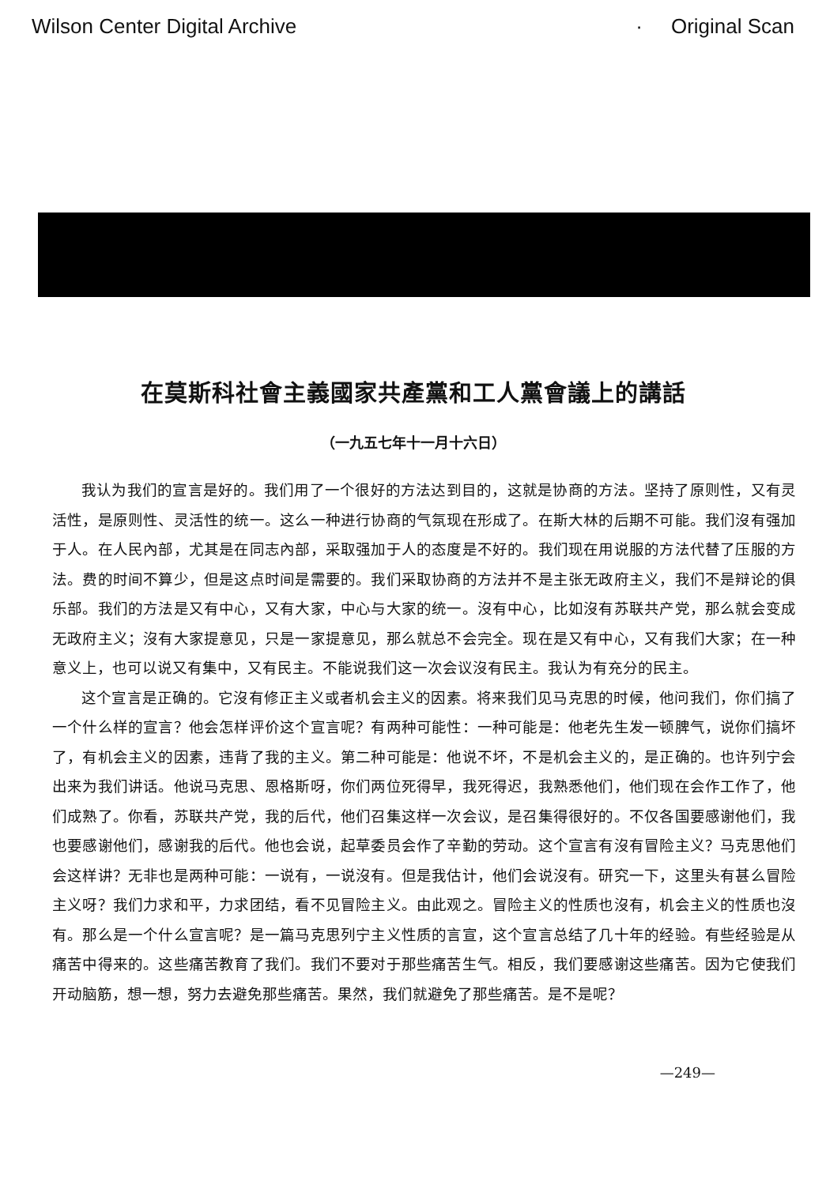Wilson Center Digital Archive · Original Scan
在莫斯科社會主義國家共產黨和工人黨會議上的講話
（一九五七年十一月十六日）
我认为我们的宣言是好的。我们用了一个很好的方法达到目的，这就是协商的方法。坚持了原则性，又有灵活性，是原则性、灵活性的统一。这么一种进行协商的气氛现在形成了。在斯大林的后期不可能。我们沒有强加于人。在人民內部，尤其是在同志內部，采取强加于人的态度是不好的。我们现在用说服的方法代替了压服的方法。费的时间不算少，但是这点时间是需要的。我们采取协商的方法并不是主张无政府主义，我们不是辩论的俱乐部。我们的方法是又有中心，又有大家，中心与大家的统一。沒有中心，比如沒有苏联共产党，那么就会变成无政府主义；沒有大家提意见，只是一家提意见，那么就总不会完全。现在是又有中心，又有我们大家；在一种意义上，也可以说又有集中，又有民主。不能说我们这一次会议沒有民主。我认为有充分的民主。
这个宣言是正确的。它沒有修正主义或者机会主义的因素。将来我们见马克思的时候，他问我们，你们搞了一个什么样的宣言？他会怎样评价这个宣言呢？有两种可能性：一种可能是：他老先生发一顿脾气，说你们搞坏了，有机会主义的因素，违背了我的主义。第二种可能是：他说不坏，不是机会主义的，是正确的。也许列宁会出来为我们讲话。他说马克思、恩格斯呀，你们两位死得早，我死得迟，我熟悉他们，他们现在会作工作了，他们成熟了。你看，苏联共产党，我的后代，他们召集这样一次会议，是召集得很好的。不仅各国要感谢他们，我也要感谢他们，感谢我的后代。他也会说，起草委员会作了辛勤的劳动。这个宣言有沒有冒险主义？马克思他们会这样讲？无非也是两种可能：一说有，一说沒有。但是我估计，他们会说沒有。研究一下，这里头有甚么冒险主义呀？我们力求和平，力求团结，看不见冒险主义。由此观之。冒险主义的性质也沒有，机会主义的性质也沒有。那么是一个什么宣言呢？是一篇马克思列宁主义性质的言宣，这个宣言总结了几十年的经验。有些经验是从痛苦中得来的。这些痛苦教育了我们。我们不要对于那些痛苦生气。相反，我们要感谢这些痛苦。因为它使我们开动脑筋，想一想，努力去避免那些痛苦。果然，我们就避免了那些痛苦。是不是呢？
—249—